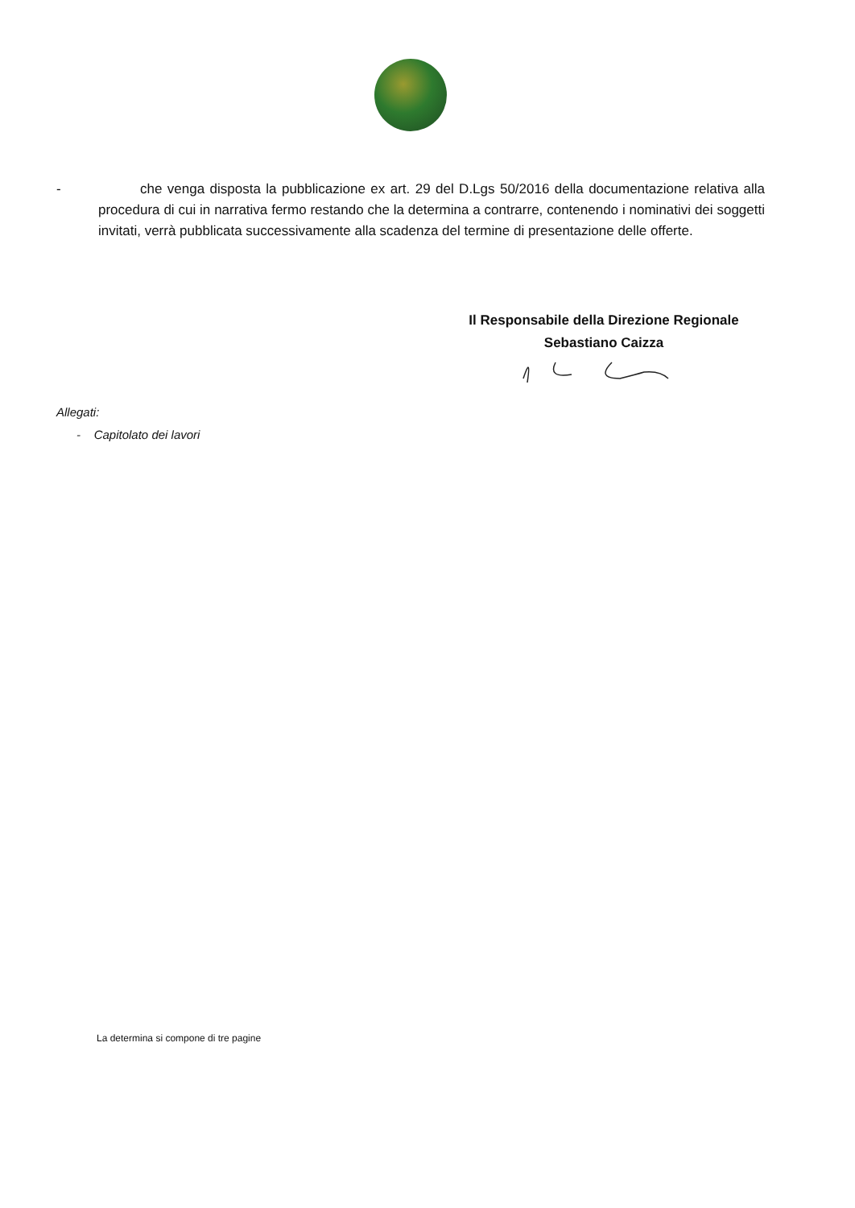- che venga disposta la pubblicazione ex art. 29 del D.Lgs 50/2016 della documentazione relativa alla procedura di cui in narrativa fermo restando che la determina a contrarre, contenendo i nominativi dei soggetti invitati, verrà pubblicata successivamente alla scadenza del termine di presentazione delle offerte.
Il Responsabile della Direzione Regionale
Sebastiano Caizza
Allegati:
- Capitolato dei lavori
La determina si compone di tre pagine